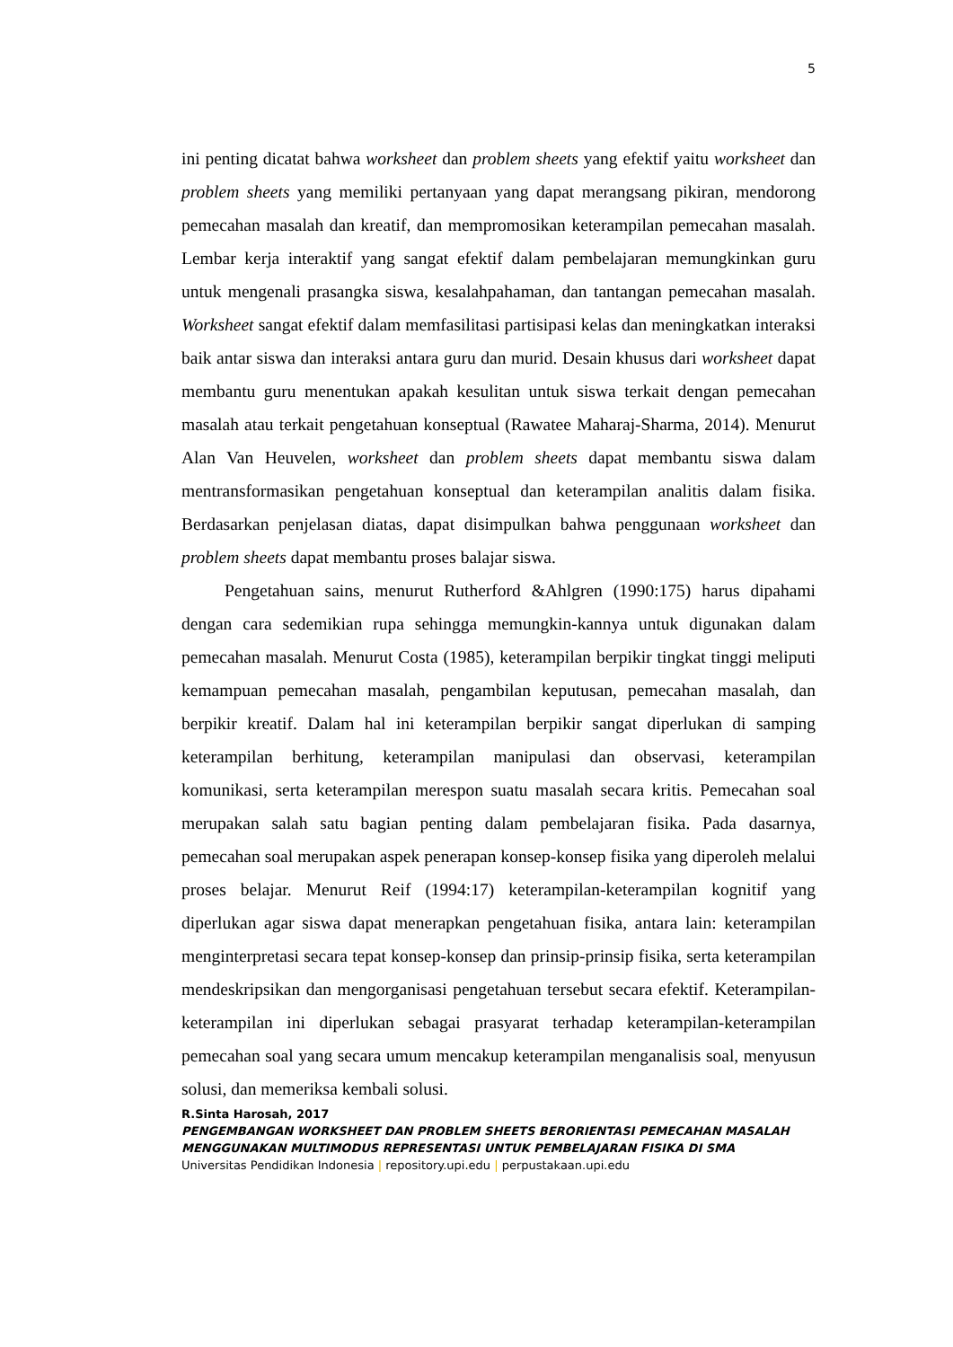5
ini penting dicatat bahwa worksheet dan problem sheets yang efektif yaitu worksheet dan problem sheets yang memiliki pertanyaan yang dapat merangsang pikiran, mendorong pemecahan masalah dan kreatif, dan mempromosikan keterampilan pemecahan masalah. Lembar kerja interaktif yang sangat efektif dalam pembelajaran memungkinkan guru untuk mengenali prasangka siswa, kesalahpahaman, dan tantangan pemecahan masalah. Worksheet sangat efektif dalam memfasilitasi partisipasi kelas dan meningkatkan interaksi baik antar siswa dan interaksi antara guru dan murid. Desain khusus dari worksheet dapat membantu guru menentukan apakah kesulitan untuk siswa terkait dengan pemecahan masalah atau terkait pengetahuan konseptual (Rawatee Maharaj-Sharma, 2014). Menurut Alan Van Heuvelen, worksheet dan problem sheets dapat membantu siswa dalam mentransformasikan pengetahuan konseptual dan keterampilan analitis dalam fisika. Berdasarkan penjelasan diatas, dapat disimpulkan bahwa penggunaan worksheet dan problem sheets dapat membantu proses balajar siswa.
Pengetahuan sains, menurut Rutherford &Ahlgren (1990:175) harus dipahami dengan cara sedemikian rupa sehingga memungkin-kannya untuk digunakan dalam pemecahan masalah. Menurut Costa (1985), keterampilan berpikir tingkat tinggi meliputi kemampuan pemecahan masalah, pengambilan keputusan, pemecahan masalah, dan berpikir kreatif. Dalam hal ini keterampilan berpikir sangat diperlukan di samping keterampilan berhitung, keterampilan manipulasi dan observasi, keterampilan komunikasi, serta keterampilan merespon suatu masalah secara kritis. Pemecahan soal merupakan salah satu bagian penting dalam pembelajaran fisika. Pada dasarnya, pemecahan soal merupakan aspek penerapan konsep-konsep fisika yang diperoleh melalui proses belajar. Menurut Reif (1994:17) keterampilan-keterampilan kognitif yang diperlukan agar siswa dapat menerapkan pengetahuan fisika, antara lain: keterampilan menginterpretasi secara tepat konsep-konsep dan prinsip-prinsip fisika, serta keterampilan mendeskripsikan dan mengorganisasi pengetahuan tersebut secara efektif. Keterampilan-keterampilan ini diperlukan sebagai prasyarat terhadap keterampilan-keterampilan pemecahan soal yang secara umum mencakup keterampilan menganalisis soal, menyusun solusi, dan memeriksa kembali solusi.
R.Sinta Harosah, 2017
PENGEMBANGAN WORKSHEET DAN PROBLEM SHEETS BERORIENTASI PEMECAHAN MASALAH MENGGUNAKAN MULTIMODUS REPRESENTASI UNTUK PEMBELAJARAN FISIKA DI SMA
Universitas Pendidikan Indonesia | repository.upi.edu | perpustakaan.upi.edu